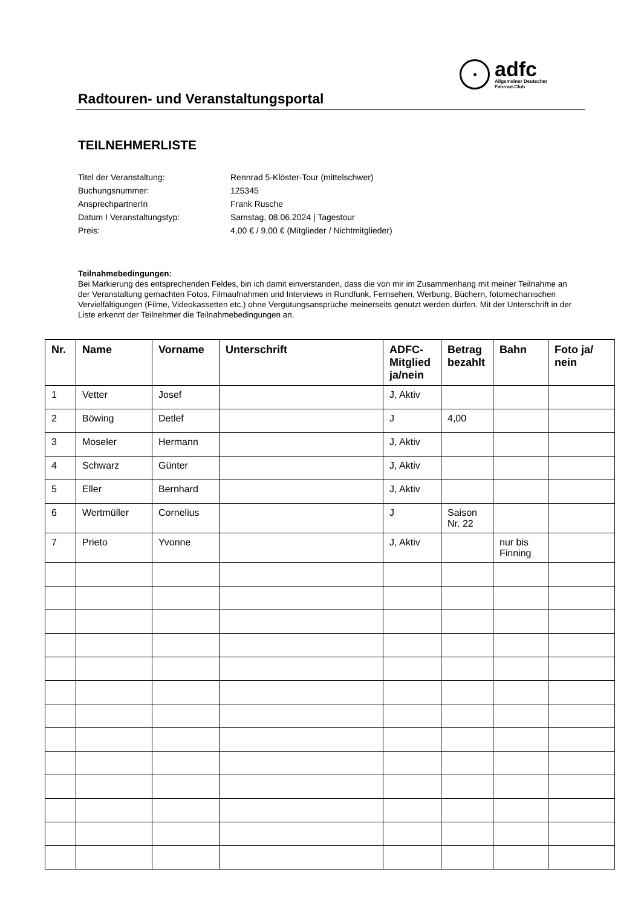adfc
Allgemeiner Deutscher
Fahrrad-Club
Radtouren- und Veranstaltungsportal
TEILNEHMERLISTE
| Titel der Veranstaltung: | Rennrad 5-Klöster-Tour (mittelschwer) |
| Buchungsnummer: | 125345 |
| AnsprechpartnerIn | Frank Rusche |
| Datum I Veranstaltungstyp: | Samstag, 08.06.2024 / Tagestour |
| Preis: | 4,00 € / 9,00 € (Mitglieder / Nichtmitglieder) |
Teilnahmebedingungen:
Bei Markierung des entsprechenden Feldes, bin ich damit einverstanden, dass die von mir im Zusammenhang mit meiner Teilnahme an der Veranstaltung gemachten Fotos, Filmaufnahmen und Interviews in Rundfunk, Fernsehen, Werbung, Büchern, fotomechanischen Vervielfältigungen (Filme, Videokassetten etc.) ohne Vergütungsansprüche meinerseits genutzt werden dürfen. Mit der Unterschrift in der Liste erkennt der Teilnehmer die Teilnahmebedingungen an.
| Nr. | Name | Vorname | Unterschrift | ADFC-Mitglied ja/nein | Betrag bezahlt | Bahn | Foto ja/ nein |
| --- | --- | --- | --- | --- | --- | --- | --- |
| 1 | Vetter | Josef | | J, Aktiv | | | |
| 2 | Böwing | Detlef | | J | 4,00 | | |
| 3 | Moseler | Hermann | | J, Aktiv | | | |
| 4 | Schwarz | Günter | | J, Aktiv | | | |
| 5 | Eller | Bernhard | | J, Aktiv | | | |
| 6 | Wertmüller | Cornelius | | J | Saison Nr. 22 | | |
| 7 | Prieto | Yvonne | | J, Aktiv | | nur bis Finning | |